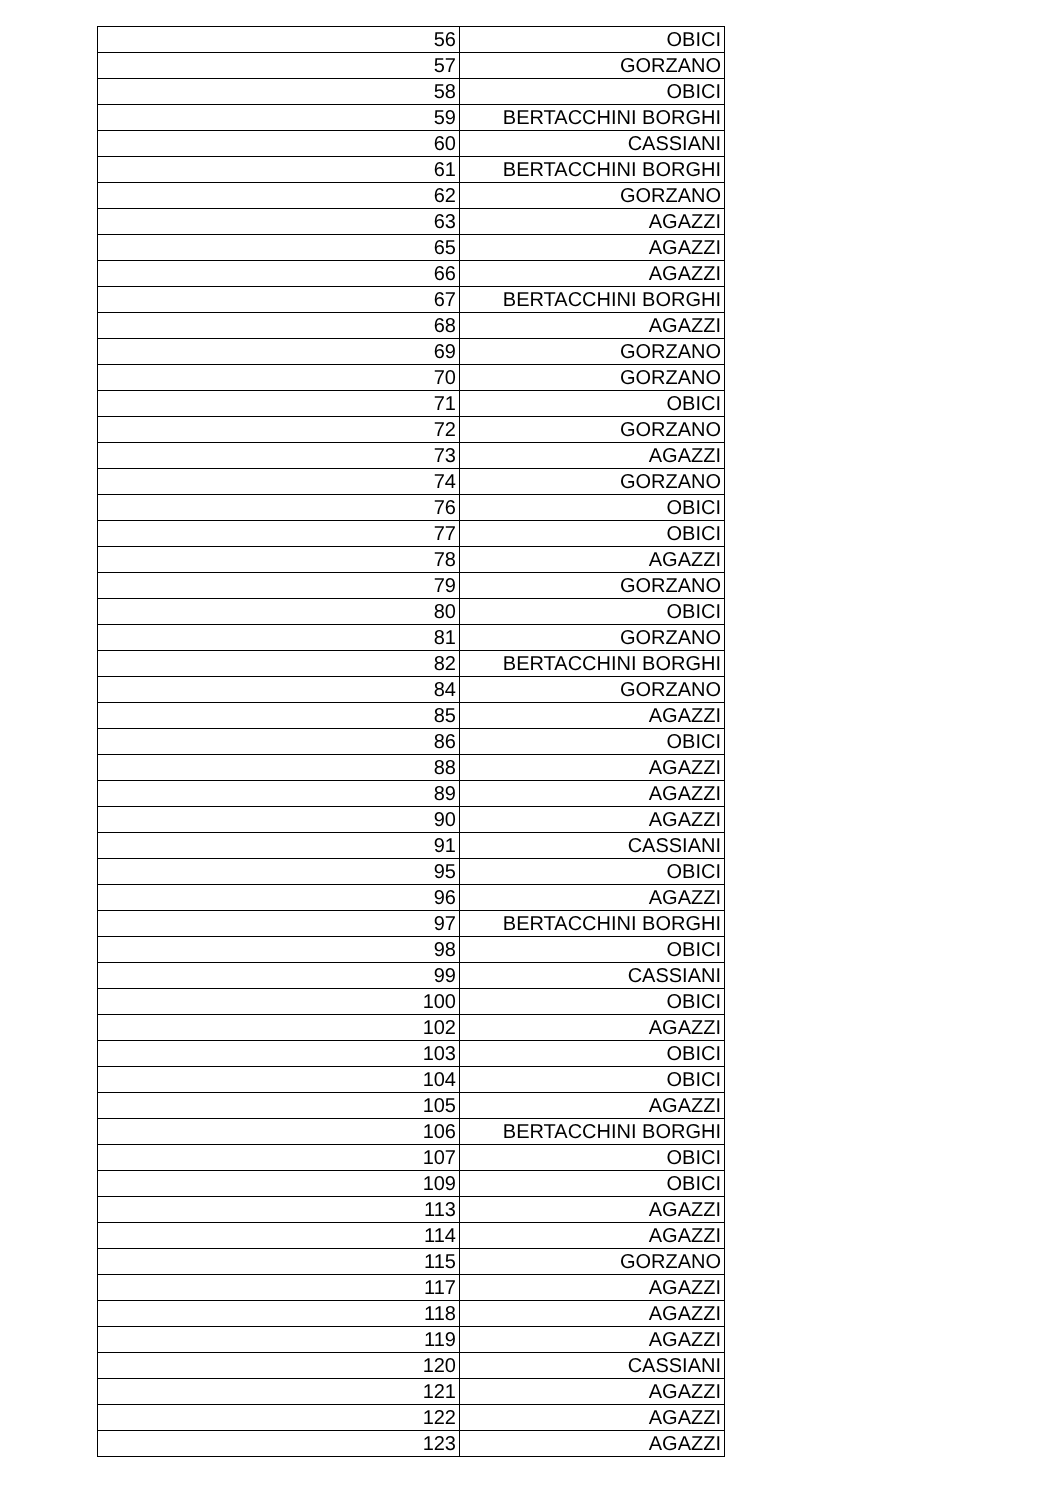| 56 | OBICI |
| 57 | GORZANO |
| 58 | OBICI |
| 59 | BERTACCHINI BORGHI |
| 60 | CASSIANI |
| 61 | BERTACCHINI BORGHI |
| 62 | GORZANO |
| 63 | AGAZZI |
| 65 | AGAZZI |
| 66 | AGAZZI |
| 67 | BERTACCHINI BORGHI |
| 68 | AGAZZI |
| 69 | GORZANO |
| 70 | GORZANO |
| 71 | OBICI |
| 72 | GORZANO |
| 73 | AGAZZI |
| 74 | GORZANO |
| 76 | OBICI |
| 77 | OBICI |
| 78 | AGAZZI |
| 79 | GORZANO |
| 80 | OBICI |
| 81 | GORZANO |
| 82 | BERTACCHINI BORGHI |
| 84 | GORZANO |
| 85 | AGAZZI |
| 86 | OBICI |
| 88 | AGAZZI |
| 89 | AGAZZI |
| 90 | AGAZZI |
| 91 | CASSIANI |
| 95 | OBICI |
| 96 | AGAZZI |
| 97 | BERTACCHINI BORGHI |
| 98 | OBICI |
| 99 | CASSIANI |
| 100 | OBICI |
| 102 | AGAZZI |
| 103 | OBICI |
| 104 | OBICI |
| 105 | AGAZZI |
| 106 | BERTACCHINI BORGHI |
| 107 | OBICI |
| 109 | OBICI |
| 113 | AGAZZI |
| 114 | AGAZZI |
| 115 | GORZANO |
| 117 | AGAZZI |
| 118 | AGAZZI |
| 119 | AGAZZI |
| 120 | CASSIANI |
| 121 | AGAZZI |
| 122 | AGAZZI |
| 123 | AGAZZI |